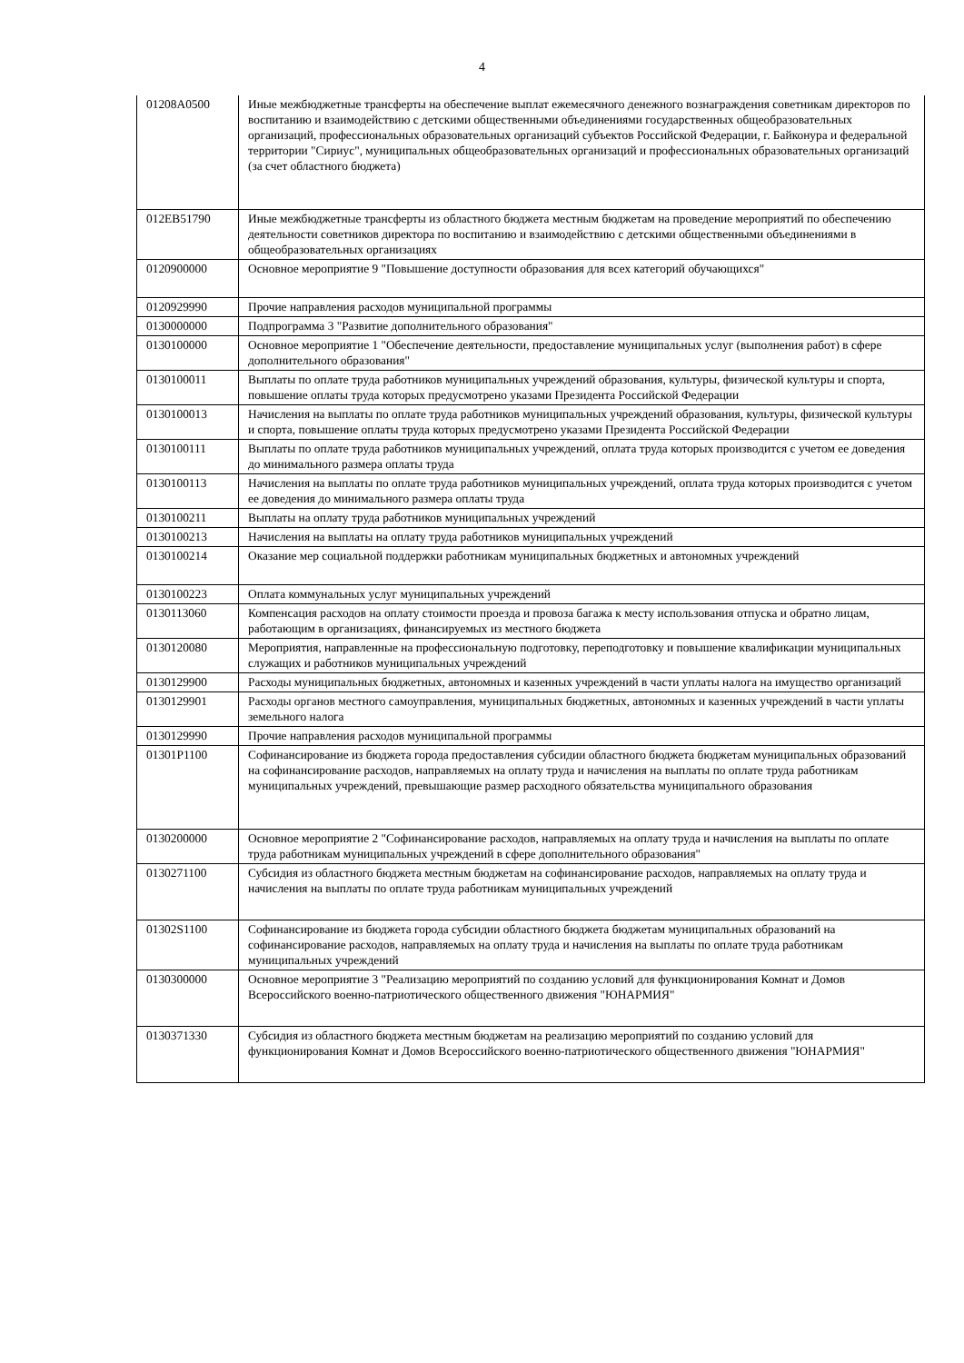4
| 01208A0500 | Иные межбюджетные трансферты на обеспечение выплат ежемесячного денежного вознаграждения советникам директоров по воспитанию и взаимодействию с детскими общественными объединениями государственных общеобразовательных организаций, профессиональных образовательных организаций субъектов Российской Федерации, г. Байконура и федеральной территории "Сириус", муниципальных общеобразовательных организаций и профессиональных образовательных организаций (за счет областного бюджета) |
| 012EB51790 | Иные межбюджетные трансферты из областного бюджета местным бюджетам на проведение мероприятий по обеспечению деятельности советников директора по воспитанию и взаимодействию с детскими общественными объединениями в общеобразовательных организациях |
| 0120900000 | Основное мероприятие 9 "Повышение доступности образования для всех категорий обучающихся" |
| 0120929990 | Прочие направления расходов муниципальной программы |
| 0130000000 | Подпрограмма 3 "Развитие дополнительного образования" |
| 0130100000 | Основное мероприятие 1 "Обеспечение деятельности, предоставление муниципальных услуг (выполнения работ) в сфере дополнительного образования" |
| 0130100011 | Выплаты по оплате труда работников муниципальных учреждений образования, культуры, физической культуры и спорта, повышение оплаты труда которых предусмотрено указами Президента Российской Федерации |
| 0130100013 | Начисления на выплаты по оплате труда работников муниципальных учреждений образования, культуры, физической культуры и спорта, повышение оплаты труда которых предусмотрено указами Президента Российской Федерации |
| 0130100111 | Выплаты по оплате труда работников муниципальных учреждений, оплата труда которых производится с учетом ее доведения до минимального размера оплаты труда |
| 0130100113 | Начисления на выплаты по оплате труда работников муниципальных учреждений, оплата труда которых производится с учетом ее доведения до минимального размера оплаты труда |
| 0130100211 | Выплаты на оплату труда работников муниципальных учреждений |
| 0130100213 | Начисления на выплаты на оплату труда работников муниципальных учреждений |
| 0130100214 | Оказание мер социальной поддержки работникам муниципальных бюджетных и автономных учреждений |
| 0130100223 | Оплата коммунальных услуг муниципальных учреждений |
| 0130113060 | Компенсация расходов на оплату стоимости проезда и провоза багажа к месту использования отпуска и обратно лицам, работающим в организациях, финансируемых из местного бюджета |
| 0130120080 | Мероприятия, направленные на профессиональную подготовку, переподготовку и повышение квалификации муниципальных служащих и работников муниципальных учреждений |
| 0130129900 | Расходы муниципальных бюджетных, автономных и казенных учреждений в части уплаты налога на имущество организаций |
| 0130129901 | Расходы органов местного самоуправления, муниципальных бюджетных, автономных и казенных учреждений в части уплаты земельного налога |
| 0130129990 | Прочие направления расходов муниципальной программы |
| 01301P1100 | Софинансирование из бюджета города предоставления субсидии областного бюджета бюджетам муниципальных образований на софинансирование расходов, направляемых на оплату труда и начисления на выплаты по оплате труда работникам муниципальных учреждений, превышающие размер расходного обязательства муниципального образования |
| 0130200000 | Основное мероприятие 2 "Софинансирование расходов, направляемых на оплату труда и начисления на выплаты по оплате труда работникам муниципальных учреждений в сфере дополнительного образования" |
| 0130271100 | Субсидия из областного бюджета местным бюджетам на софинансирование расходов, направляемых на оплату труда и начисления на выплаты по оплате труда работникам муниципальных учреждений |
| 01302S1100 | Софинансирование из бюджета города субсидии областного бюджета бюджетам муниципальных образований на софинансирование расходов, направляемых на оплату труда и начисления на выплаты по оплате труда работникам муниципальных учреждений |
| 0130300000 | Основное мероприятие 3 "Реализацию мероприятий по созданию условий для функционирования Комнат и Домов Всероссийского военно-патриотического общественного движения "ЮНАРМИЯ" |
| 0130371330 | Субсидия из областного бюджета местным бюджетам на реализацию мероприятий по созданию условий для функционирования Комнат и Домов Всероссийского военно-патриотического общественного движения "ЮНАРМИЯ" |